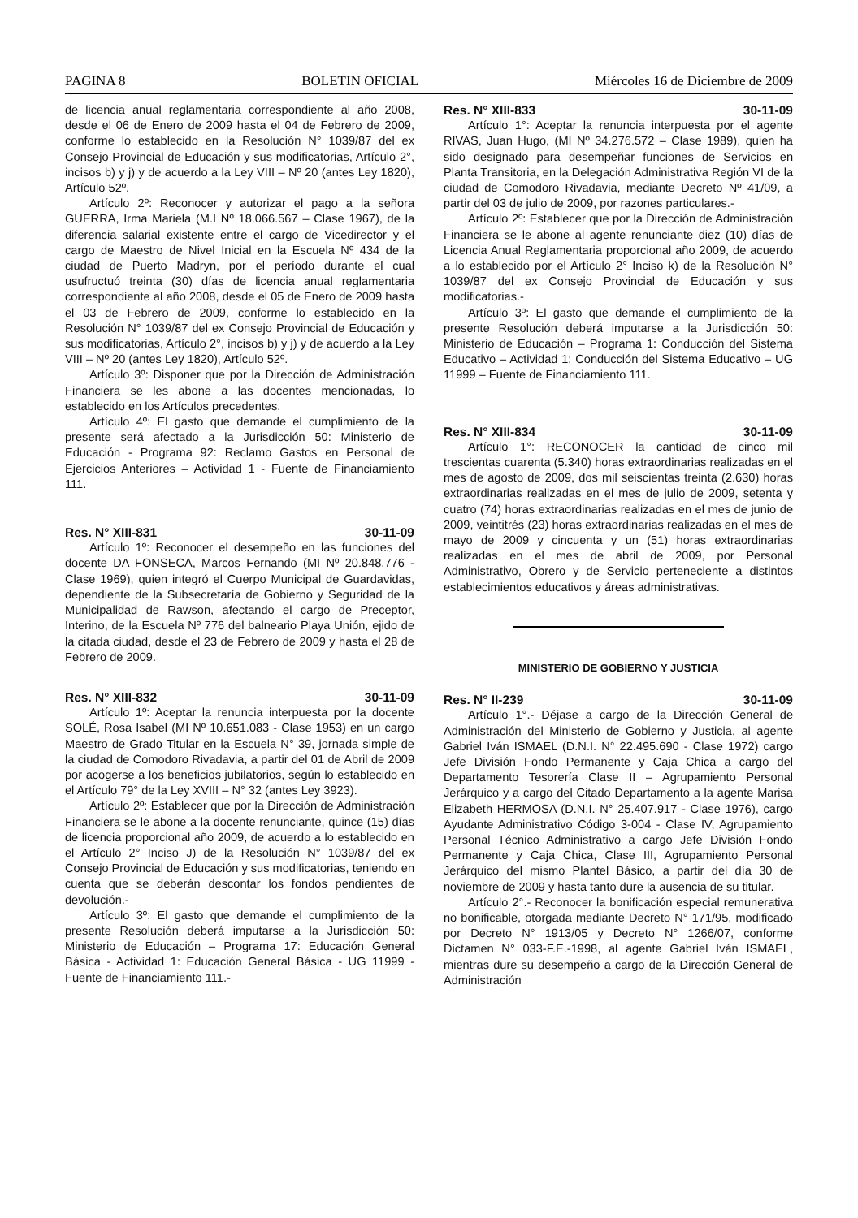PAGINA 8 BOLETIN OFICIAL Miércoles 16 de Diciembre de 2009
de licencia anual reglamentaria correspondiente al año 2008, desde el 06 de Enero de 2009 hasta el 04 de Febrero de 2009, conforme lo establecido en la Resolución N° 1039/87 del ex Consejo Provincial de Educación y sus modificatorias, Artículo 2°, incisos b) y j) y de acuerdo a la Ley VIII – Nº 20 (antes Ley 1820), Artículo 52º.
Artículo 2º: Reconocer y autorizar el pago a la señora GUERRA, Irma Mariela (M.I Nº 18.066.567 – Clase 1967), de la diferencia salarial existente entre el cargo de Vicedirector y el cargo de Maestro de Nivel Inicial en la Escuela Nº 434 de la ciudad de Puerto Madryn, por el período durante el cual usufructuó treinta (30) días de licencia anual reglamentaria correspondiente al año 2008, desde el 05 de Enero de 2009 hasta el 03 de Febrero de 2009, conforme lo establecido en la Resolución N° 1039/87 del ex Consejo Provincial de Educación y sus modificatorias, Artículo 2°, incisos b) y j) y de acuerdo a la Ley VIII – Nº 20 (antes Ley 1820), Artículo 52º.
Artículo 3º: Disponer que por la Dirección de Administración Financiera se les abone a las docentes mencionadas, lo establecido en los Artículos precedentes.
Artículo 4º: El gasto que demande el cumplimiento de la presente será afectado a la Jurisdicción 50: Ministerio de Educación - Programa 92: Reclamo Gastos en Personal de Ejercicios Anteriores – Actividad 1 - Fuente de Financiamiento 111.
Res. N° XIII-831 30-11-09
Artículo 1º: Reconocer el desempeño en las funciones del docente DA FONSECA, Marcos Fernando (MI Nº 20.848.776 - Clase 1969), quien integró el Cuerpo Municipal de Guardavidas, dependiente de la Subsecretaría de Gobierno y Seguridad de la Municipalidad de Rawson, afectando el cargo de Preceptor, Interino, de la Escuela Nº 776 del balneario Playa Unión, ejido de la citada ciudad, desde el 23 de Febrero de 2009 y hasta el 28 de Febrero de 2009.
Res. N° XIII-832 30-11-09
Artículo 1º: Aceptar la renuncia interpuesta por la docente SOLÉ, Rosa Isabel (MI Nº 10.651.083 - Clase 1953) en un cargo Maestro de Grado Titular en la Escuela N° 39, jornada simple de la ciudad de Comodoro Rivadavia, a partir del 01 de Abril de 2009 por acogerse a los beneficios jubilatorios, según lo establecido en el Artículo 79° de la Ley XVIII – N° 32 (antes Ley 3923).
Artículo 2º: Establecer que por la Dirección de Administración Financiera se le abone a la docente renunciante, quince (15) días de licencia proporcional año 2009, de acuerdo a lo establecido en el Artículo 2° Inciso J) de la Resolución N° 1039/87 del ex Consejo Provincial de Educación y sus modificatorias, teniendo en cuenta que se deberán descontar los fondos pendientes de devolución.-
Artículo 3º: El gasto que demande el cumplimiento de la presente Resolución deberá imputarse a la Jurisdicción 50: Ministerio de Educación – Programa 17: Educación General Básica - Actividad 1: Educación General Básica - UG 11999 - Fuente de Financiamiento 111.-
Res. N° XIII-833 30-11-09
Artículo 1°: Aceptar la renuncia interpuesta por el agente RIVAS, Juan Hugo, (MI Nº 34.276.572 – Clase 1989), quien ha sido designado para desempeñar funciones de Servicios en Planta Transitoria, en la Delegación Administrativa Región VI de la ciudad de Comodoro Rivadavia, mediante Decreto Nº 41/09, a partir del 03 de julio de 2009, por razones particulares.-
Artículo 2º: Establecer que por la Dirección de Administración Financiera se le abone al agente renunciante diez (10) días de Licencia Anual Reglamentaria proporcional año 2009, de acuerdo a lo establecido por el Artículo 2° Inciso k) de la Resolución N° 1039/87 del ex Consejo Provincial de Educación y sus modificatorias.-
Artículo 3º: El gasto que demande el cumplimiento de la presente Resolución deberá imputarse a la Jurisdicción 50: Ministerio de Educación – Programa 1: Conducción del Sistema Educativo – Actividad 1: Conducción del Sistema Educativo – UG 11999 – Fuente de Financiamiento 111.
Res. N° XIII-834 30-11-09
Artículo 1°: RECONOCER la cantidad de cinco mil trescientas cuarenta (5.340) horas extraordinarias realizadas en el mes de agosto de 2009, dos mil seiscientas treinta (2.630) horas extraordinarias realizadas en el mes de julio de 2009, setenta y cuatro (74) horas extraordinarias realizadas en el mes de junio de 2009, veintitrés (23) horas extraordinarias realizadas en el mes de mayo de 2009 y cincuenta y un (51) horas extraordinarias realizadas en el mes de abril de 2009, por Personal Administrativo, Obrero y de Servicio perteneciente a distintos establecimientos educativos y áreas administrativas.
MINISTERIO DE GOBIERNO Y JUSTICIA
Res. N° II-239 30-11-09
Artículo 1°.- Déjase a cargo de la Dirección General de Administración del Ministerio de Gobierno y Justicia, al agente Gabriel Iván ISMAEL (D.N.I. N° 22.495.690 - Clase 1972) cargo Jefe División Fondo Permanente y Caja Chica a cargo del Departamento Tesorería Clase II – Agrupamiento Personal Jerárquico y a cargo del Citado Departamento a la agente Marisa Elizabeth HERMOSA (D.N.I. N° 25.407.917 - Clase 1976), cargo Ayudante Administrativo Código 3-004 - Clase IV, Agrupamiento Personal Técnico Administrativo a cargo Jefe División Fondo Permanente y Caja Chica, Clase III, Agrupamiento Personal Jerárquico del mismo Plantel Básico, a partir del día 30 de noviembre de 2009 y hasta tanto dure la ausencia de su titular.
Artículo 2°.- Reconocer la bonificación especial remunerativa no bonificable, otorgada mediante Decreto N° 171/95, modificado por Decreto N° 1913/05 y Decreto N° 1266/07, conforme Dictamen N° 033-F.E.-1998, al agente Gabriel Iván ISMAEL, mientras dure su desempeño a cargo de la Dirección General de Administración